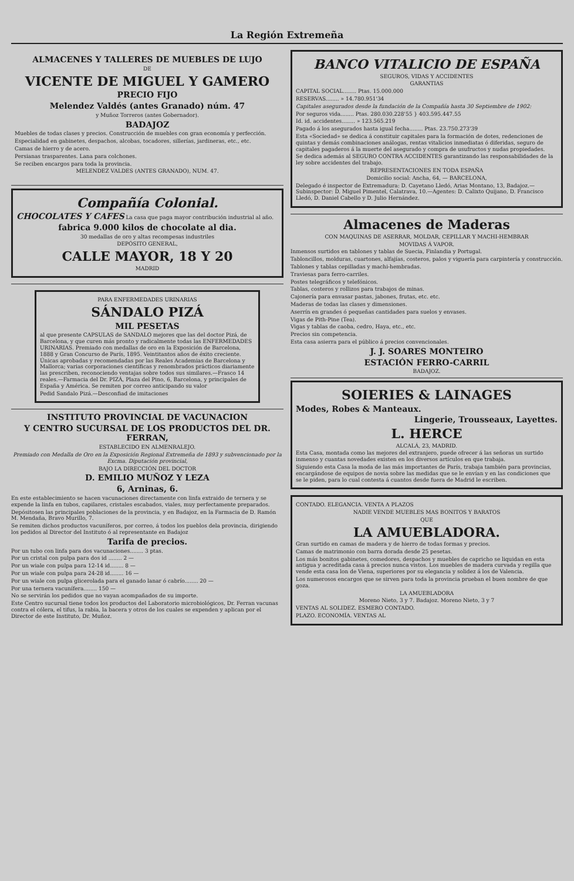La Región Extremeña
ALMACENES Y TALLERES DE MUEBLES DE LUJO
DE
VICENTE DE MIGUEL Y GAMERO
PRECIO FIJO
Melendez Valdés (antes Granado) núm. 47
y Muñoz Torreros (antes Gobernador).
BADAJOZ
Muebles de todas clases y precios. Construcción de muebles con gran economía y perfección.
Especialidad en gabinetes, despachos, alcobas, tocadores, sillerías, jardineras, etc., etc.
Camas de hierro y de acero.
Persianas trasparentes. Lana para colchones.
Se reciben encargos para toda la provincia.
MELENDEZ VALDES (ANTES GRANADO), NUM. 47.
Compañía Colonial.
CHOCOLATES Y CAFES La casa que paga mayor contribución industrial al año.
fabrica 9.000 kilos de chocolate al dia.
30 medallas de oro y altas recompesas industriles
DEPÓSITO GENERAL,
CALLE MAYOR, 18 Y 20
MADRID
PARA ENFERMEDADES URINARIAS
SÁNDALO PIZÁ
MIL PESETAS
al que presente CAPSULAS de SANDALO mejores que las del doctor Pizá, de Barcelona, y que curen más pronto y radicalmente todas las ENFERMEDADES URINARIAS. Premiado con medallas de oro en la Exposición de Barcelona, 1888 y Gran Concurso de París, 1895. Veintitantos años de éxito creciente. Únicas aprobadas y recomendadas por las Reales Academias de Barcelona y Mallorca; varias corporaciones científicas y renombrados prácticos diariamente las prescriben, reconociendo ventajas sobre todos sus similares.—Frasco 14 reales.—Farmacia del Dr. PIZÁ, Plaza del Pino, 6, Barcelona, y principales de España y América. Se remiten por correo anticipando su valor
Pedid Sandalo Pizá.—Desconfiad de imitaciones
INSTITUTO PROVINCIAL DE VACUNACION
Y CENTRO SUCURSAL DE LOS PRODUCTOS DEL DR. FERRAN,
ESTABLECIDO EN ALMENRALEJO.
Premiado con Medalla de Oro en la Exposición Regional Extremeña de 1893 y subvencionado por la Excma. Diputación provincial,
BAJO LA DIRECCIÓN DEL DOCTOR
D. EMILIO MUÑOZ Y LEZA
6, Arninas, 6.
En este establecimiento se hacen vacunaciones directamente con linfa extraido de ternera y se expende la linfa en tubos, capilares, cristales escabados, viales, muy perfectamente preparados.
Depósitosen las principales poblaciones de la provincia, y en Badajoz, en la Farmacia de D. Ramón M. Mendaña, Bravo Murillo, 7.
Se remiten dichos productos vacuníferos, por correo, á todos los pueblos dela provincia, dirigiendo los pedidos al Director del Instituto ó al representante en Badajoz
Tarifa de precios.
Por un tubo con linfa para dos vacunaciones........ 3 ptas.
Por un cristal con pulpa para dos id ........ 2 —
Por un wiale con pulpa para 12-14 id........ 8 —
Por un wiale con pulpa para 24-28 id........ 16 —
Por un wiale con pulpa glicerolada para el ganado lanar ó cabrío........ 20 —
Por una ternera vacunífera........ 150 —
No se servirán los pedidos que no vayan acompañados de su importe.
Este Centro sucursal tiene todos los productos del Laboratorio microbiológicos, Dr. Ferran vacunas contra el cólera, el tifus, la rabia, la bacera y otros de los cuales se expenden y aplican por el Director de este Instituto, Dr. Muñoz.
BANCO VITALICIO DE ESPAÑA
SEGUROS, VIDAS Y ACCIDENTES
GARANTIAS
CAPITAL SOCIAL........ Ptas. 15.000.000
RESERVAS........ » 14.780.951'34
Capitales asegurados desde la fundación de la Compañía hasta 30 Septiembre de 1902:
Por seguros vida........ Ptas. 280.030.228'55 } 403.595.447.55
Id. id. accidentes........ » 123.565.219
Pagado á los asegurados hasta igual fecha........ Ptas. 23.750.273'39
Esta «Sociedad» se dedica á constituir capitales para la formación de dotes, redenciones de quintas y demás combinaciones análogas, rentas vitalicios inmediatas ó diferidas, seguro de capitales pagaderos á la muerte del asegurado y compra de usufructos y nudas propiedades.
Se dedica además al SEGURO CONTRA ACCIDENTES garantizando las responsabilidades de la ley sobre accidentes del trabajo.
REPRESENTACIONES EN TODA ESPAÑA
Domicilio social: Ancha, 64, — BARCELONA,
Delegado é inspector de Extremadura: D. Cayetano Lledó, Arias Montano, 13, Badajoz.—Subinspector: D. Miguel Pimentel, Calatrava, 10.—Agentes: D. Calixto Quijano, D. Francisco Lledó, D. Daniel Cabello y D. Julio Hernández.
Almacenes de Maderas
CON MAQUINAS DE ASERRAR, MOLDAR, CEPILLAR Y MACHI-HEMBRAR
MOVIDAS Á VAPOR.
Inmensos surtidos en tablones y tablas de Suecia, Finlandia y Portugal.
Tabloncillos, molduras, cuartones, alfajías, costeros, palos y viguería para carpintería y construcción.
Tablones y tablas cepilladas y machi-hembradas.
Traviesas para ferro-carriles.
Postes telegráficos y telefónicos.
Tablas, costeros y rollizos para trabajos de minas.
Cajonería para envasar pastas, jabones, frutas, etc. etc.
Maderas de todas las clases y dimensiones.
Aserrín en grandes ó pequeñas cantidades para suelos y envases.
Vigas de Pith-Pine (Tea).
Vigas y tablas de caoba, cedro, Haya, etc., etc.
Precios sin competencia.
Esta casa asierra para el público á precios convencionales.
J. J. SOARES MONTEIRO
ESTACIÓN FERRO-CARRIL
BADAJOZ.
SOIERIES & LAINAGES
Modes, Robes & Manteaux.
Lingerie, Trousseaux, Layettes.
L. HERCE
ALCALÁ, 23, MADRID.
Esta Casa, montada como las mejores del extranjero, puede ofrecer á las señoras un surtido inmenso y cuantas novedades existen en los diversos artículos en que trabaja.
Siguiendo esta Casa la moda de las más importantes de París, trabaja también para provincias, encargándose de equipos de novia sobre las medidas que se le envían y en las condiciones que se le piden, para lo cual contesta á cuantos desde fuera de Madrid le escriben.
CONTADO. ELEGANCIA. VENTA A PLAZOS
NADIE VENDE MUEBLES MAS BONITOS Y BARATOS
QUE
LA AMUEBLADORA.
Gran surtido en camas de madera y de hierro de todas formas y precios.
Camas de matrimonio con barra dorada desde 25 pesetas.
Los más bonitos gabinetes, comedores, despachos y muebles de capricho se liquidan en esta antigua y acreditada casa á precios nunca vistos. Los muebles de madera curvada y regilla que vende esta casa lon de Viena, superiores por su elegancia y solidez á los de Valencia.
Los numerosos encargos que se sirven para toda la provincia prueban el buen nombre de que goza.
LA AMUEBLADORA
Moreno Nieto, 3 y 7. Badajoz. Moreno Nieto, 3 y 7
VENTAS AL SOLIDEZ. ESMERO CONTADO.
PLAZO. ECONOMÍA. VENTAS AL